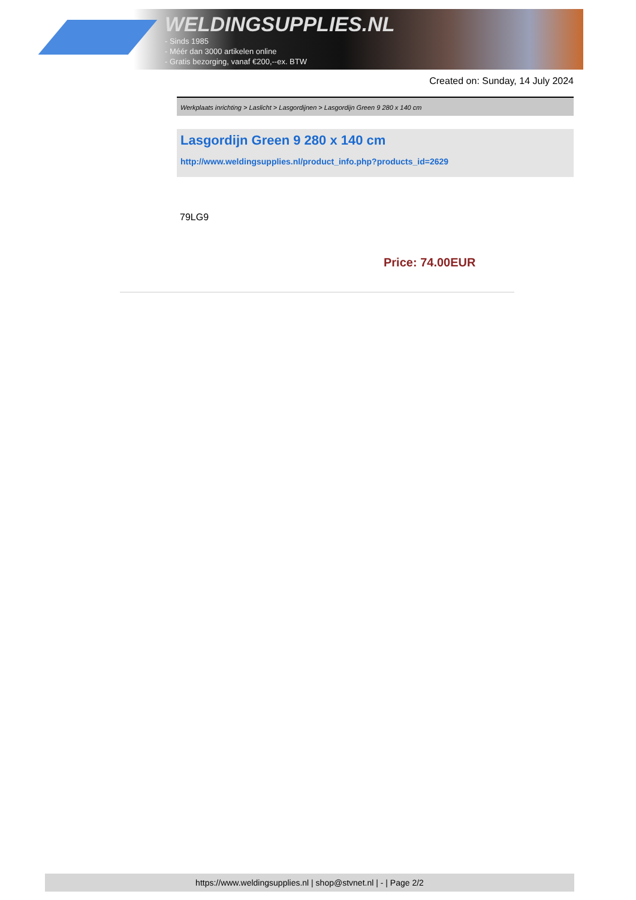WELDINGSUPPLIES.NL
- Sinds 1985
- Méér dan 3000 artikelen online
- Gratis bezorging, vanaf €200,--ex. BTW
Created on: Sunday, 14 July 2024
Werkplaats inrichting > Laslicht > Lasgordijnen > Lasgordijn Green 9 280 x 140 cm
Lasgordijn Green 9 280 x 140 cm
http://www.weldingsupplies.nl/product_info.php?products_id=2629
79LG9
Price: 74.00EUR
https://www.weldingsupplies.nl | shop@stvnet.nl | - | Page 2/2